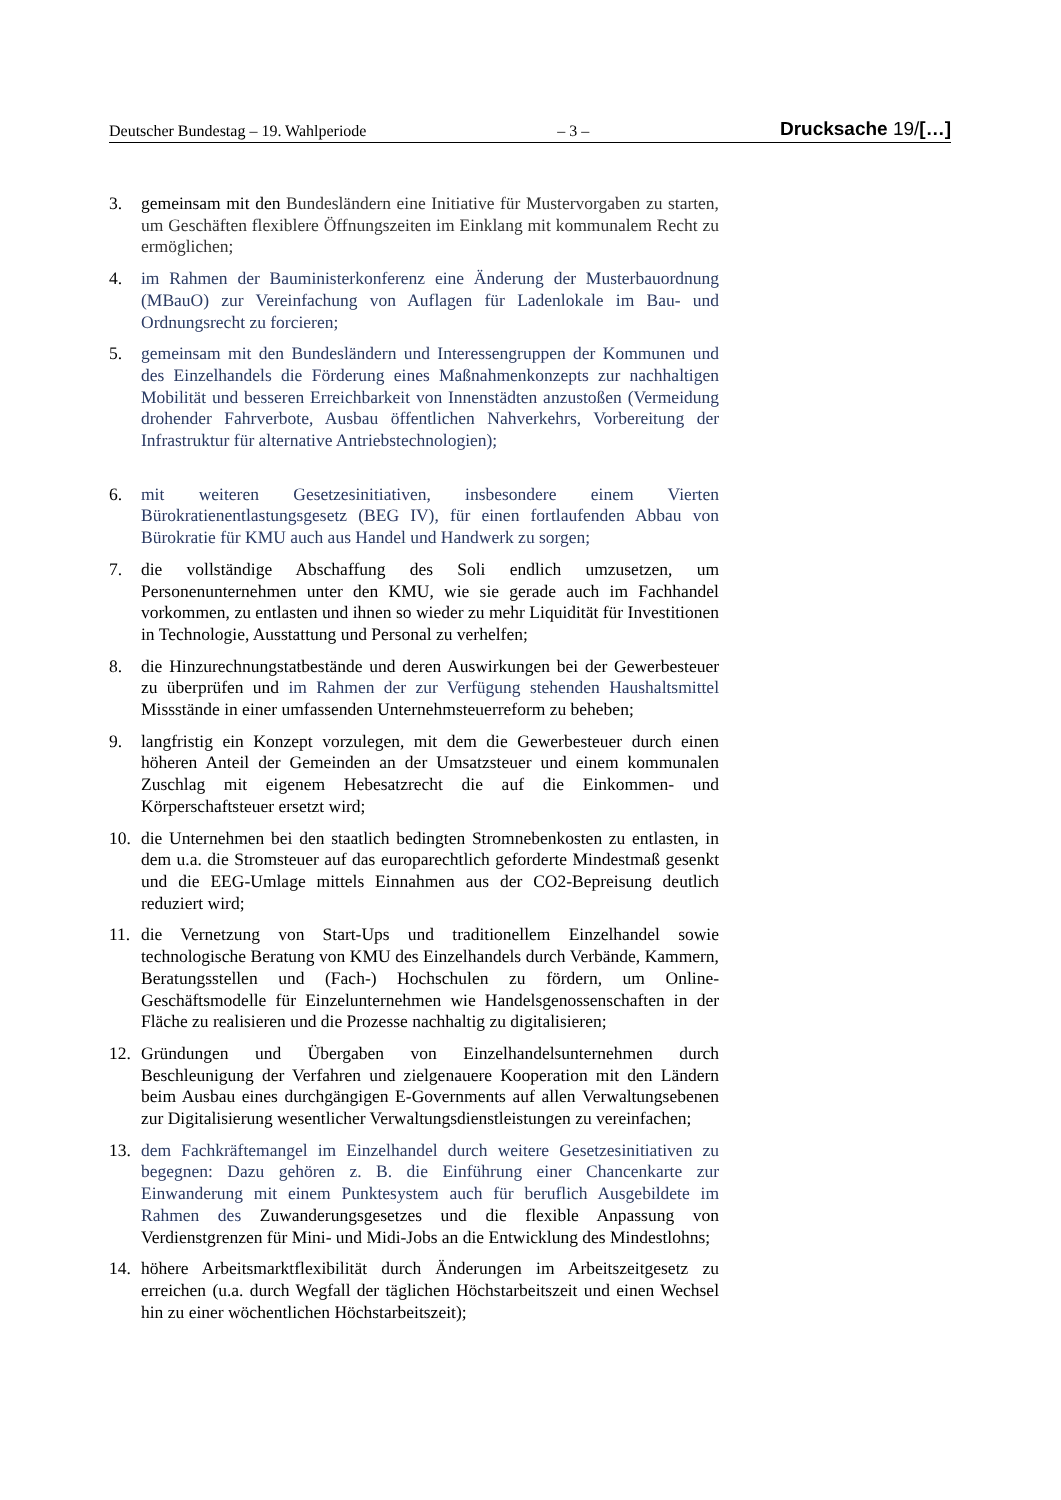Deutscher Bundestag – 19. Wahlperiode – 3 – Drucksache 19/[…]
3. gemeinsam mit den Bundesländern eine Initiative für Mustervorgaben zu starten, um Geschäften flexiblere Öffnungszeiten im Einklang mit kommunalem Recht zu ermöglichen;
4. im Rahmen der Bauministerkonferenz eine Änderung der Musterbauordnung (MBauO) zur Vereinfachung von Auflagen für Ladenlokale im Bau- und Ordnungsrecht zu forcieren;
5. gemeinsam mit den Bundesländern und Interessengruppen der Kommunen und des Einzelhandels die Förderung eines Maßnahmenkonzepts zur nachhaltigen Mobilität und besseren Erreichbarkeit von Innenstädten anzustoßen (Vermeidung drohender Fahrverbote, Ausbau öffentlichen Nahverkehrs, Vorbereitung der Infrastruktur für alternative Antriebstechnologien);
6. mit weiteren Gesetzesinitiativen, insbesondere einem Vierten Bürokratienentlastungsgesetz (BEG IV), für einen fortlaufenden Abbau von Bürokratie für KMU auch aus Handel und Handwerk zu sorgen;
7. die vollständige Abschaffung des Soli endlich umzusetzen, um Personenunternehmen unter den KMU, wie sie gerade auch im Fachhandel vorkommen, zu entlasten und ihnen so wieder zu mehr Liquidität für Investitionen in Technologie, Ausstattung und Personal zu verhelfen;
8. die Hinzurechnungstatbestände und deren Auswirkungen bei der Gewerbesteuer zu überprüfen und im Rahmen der zur Verfügung stehenden Haushaltsmittel Missstände in einer umfassenden Unternehmsteuerreform zu beheben;
9. langfristig ein Konzept vorzulegen, mit dem die Gewerbesteuer durch einen höheren Anteil der Gemeinden an der Umsatzsteuer und einem kommunalen Zuschlag mit eigenem Hebesatzrecht die auf die Einkommen- und Körperschaftsteuer ersetzt wird;
10. die Unternehmen bei den staatlich bedingten Stromnebenkosten zu entlasten, in dem u.a. die Stromsteuer auf das europarechtlich geforderte Mindestmaß gesenkt und die EEG-Umlage mittels Einnahmen aus der CO2-Bepreisung deutlich reduziert wird;
11. die Vernetzung von Start-Ups und traditionellem Einzelhandel sowie technologische Beratung von KMU des Einzelhandels durch Verbände, Kammern, Beratungsstellen und (Fach-) Hochschulen zu fördern, um Online-Geschäftsmodelle für Einzelunternehmen wie Handelsgenossenschaften in der Fläche zu realisieren und die Prozesse nachhaltig zu digitalisieren;
12. Gründungen und Übergaben von Einzelhandelsunternehmen durch Beschleunigung der Verfahren und zielgenauere Kooperation mit den Ländern beim Ausbau eines durchgängigen E-Governments auf allen Verwaltungsebenen zur Digitalisierung wesentlicher Verwaltungsdienstleistungen zu vereinfachen;
13. dem Fachkräftemangel im Einzelhandel durch weitere Gesetzesinitiativen zu begegnen: Dazu gehören z. B. die Einführung einer Chancenkarte zur Einwanderung mit einem Punktesystem auch für beruflich Ausgebildete im Rahmen des Zuwanderungsgesetzes und die flexible Anpassung von Verdienstgrenzen für Mini- und Midi-Jobs an die Entwicklung des Mindestlohns;
14. höhere Arbeitsmarktflexibilität durch Änderungen im Arbeitszeitgesetz zu erreichen (u.a. durch Wegfall der täglichen Höchstarbeitszeit und einen Wechsel hin zu einer wöchentlichen Höchstarbeitszeit);